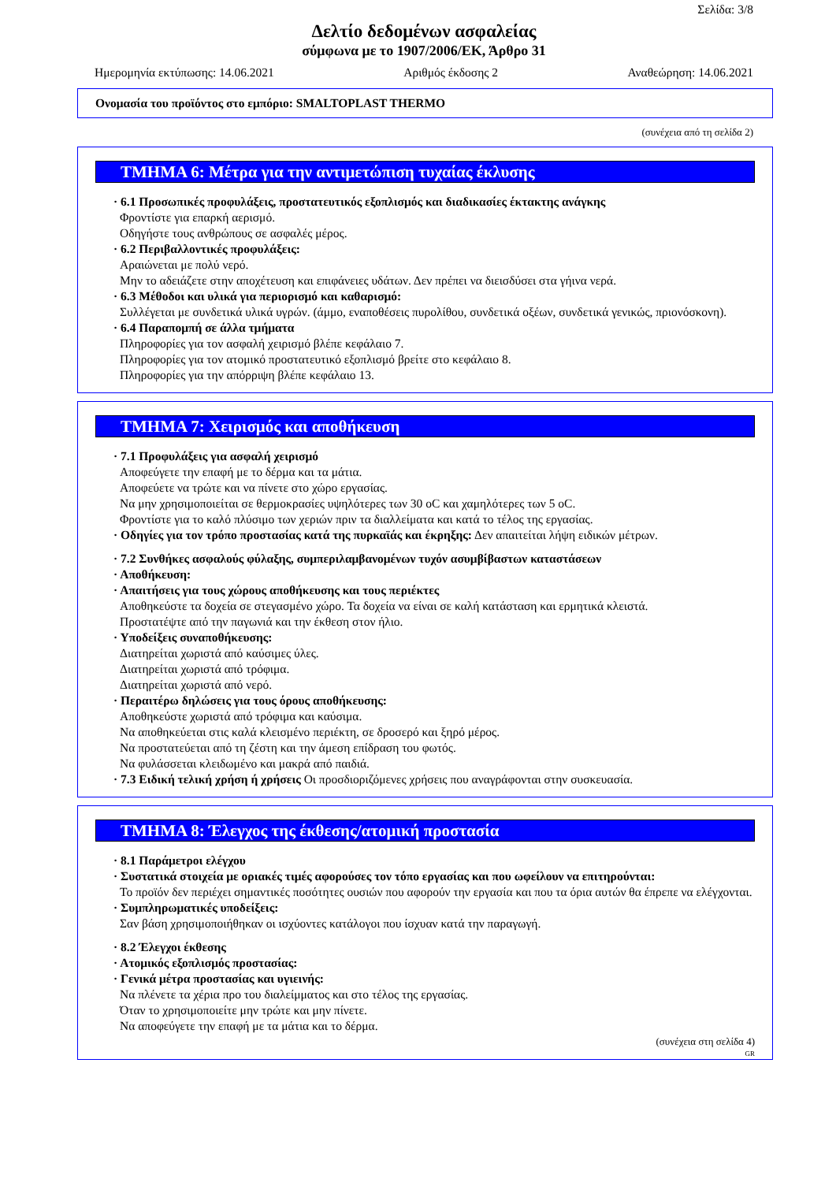Σελίδα: 3/8
Δελτίο δεδομένων ασφαλείας
σύμφωνα με το 1907/2006/ΕΚ, Άρθρο 31
Ημερομηνία εκτύπωσης: 14.06.2021 Αριθμός έκδοσης 2 Αναθεώρηση: 14.06.2021
Ονομασία του προϊόντος στο εμπόριο: SMALTOPLAST THERMO
(συνέχεια από τη σελίδα 2)
ΤΜΗΜΑ 6: Μέτρα για την αντιμετώπιση τυχαίας έκλυσης
· 6.1 Προσωπικές προφυλάξεις, προστατευτικός εξοπλισμός και διαδικασίες έκτακτης ανάγκης
Φροντίστε για επαρκή αερισμό.
Οδηγήστε τους ανθρώπους σε ασφαλές μέρος.
· 6.2 Περιβαλλοντικές προφυλάξεις:
Αραιώνεται με πολύ νερό.
Μην το αδειάζετε στην αποχέτευση και επιφάνειες υδάτων. Δεν πρέπει να διεισδύσει στα γήινα νερά.
· 6.3 Μέθοδοι και υλικά για περιορισμό και καθαρισμό:
Συλλέγεται με συνδετικά υλικά υγρών. (άμμο, εναποθέσεις πυρολίθου, συνδετικά οξέων, συνδετικά γενικώς, πριονόσκονη).
· 6.4 Παραπομπή σε άλλα τμήματα
Πληροφορίες για τον ασφαλή χειρισμό βλέπε κεφάλαιο 7.
Πληροφορίες για τον ατομικό προστατευτικό εξοπλισμό βρείτε στο κεφάλαιο 8.
Πληροφορίες για την απόρριψη βλέπε κεφάλαιο 13.
ΤΜΗΜΑ 7: Χειρισμός και αποθήκευση
· 7.1 Προφυλάξεις για ασφαλή χειρισμό
Αποφεύγετε την επαφή με το δέρμα και τα μάτια.
Αποφεύετε να τρώτε και να πίνετε στο χώρο εργασίας.
Να μην χρησιμοποιείται σε θερμοκρασίες υψηλότερες των 30 oC και χαμηλότερες των 5 oC.
Φροντίστε για το καλό πλύσιμο των χεριών πριν τα διαλλείματα και κατά το τέλος της εργασίας.
· Οδηγίες για τον τρόπο προστασίας κατά της πυρκαϊάς και έκρηξης: Δεν απαιτείται λήψη ειδικών μέτρων.
· 7.2 Συνθήκες ασφαλούς φύλαξης, συμπεριλαμβανομένων τυχόν ασυμβίβαστων καταστάσεων
· Αποθήκευση:
· Απαιτήσεις για τους χώρους αποθήκευσης και τους περιέκτες
Αποθηκεύστε τα δοχεία σε στεγασμένο χώρο. Τα δοχεία να είναι σε καλή κατάσταση και ερμητικά κλειστά.
Προστατέψτε από την παγωνιά και την έκθεση στον ήλιο.
· Υποδείξεις συναποθήκευσης:
Διατηρείται χωριστά από καύσιμες ύλες.
Διατηρείται χωριστά από τρόφιμα.
Διατηρείται χωριστά από νερό.
· Περαιτέρω δηλώσεις για τους όρους αποθήκευσης:
Αποθηκεύστε χωριστά από τρόφιμα και καύσιμα.
Να αποθηκεύεται στις καλά κλεισμένο περιέκτη, σε δροσερό και ξηρό μέρος.
Να προστατεύεται από τη ζέστη και την άμεση επίδραση του φωτός.
Να φυλάσσεται κλειδωμένο και μακρά από παιδιά.
· 7.3 Ειδική τελική χρήση ή χρήσεις Οι προσδιοριζόμενες χρήσεις που αναγράφονται στην συσκευασία.
ΤΜΗΜΑ 8: Έλεγχος της έκθεσης/ατομική προστασία
· 8.1 Παράμετροι ελέγχου
· Συστατικά στοιχεία με οριακές τιμές αφορούσες τον τόπο εργασίας και που ωφείλουν να επιτηρούνται:
Το προϊόν δεν περιέχει σημαντικές ποσότητες ουσιών που αφορούν την εργασία και που τα όρια αυτών θα έπρεπε να ελέγχονται.
· Συμπληρωματικές υποδείξεις:
Σαν βάση χρησιμοποιήθηκαν οι ισχύοντες κατάλογοι που ίσχυαν κατά την παραγωγή.
· 8.2 Έλεγχοι έκθεσης
· Ατομικός εξοπλισμός προστασίας:
· Γενικά μέτρα προστασίας και υγιεινής:
Να πλένετε τα χέρια προ του διαλείμματος και στο τέλος της εργασίας.
Όταν το χρησιμοποιείτε μην τρώτε και μην πίνετε.
Να αποφεύγετε την επαφή με τα μάτια και το δέρμα.
(συνέχεια στη σελίδα 4)
GR